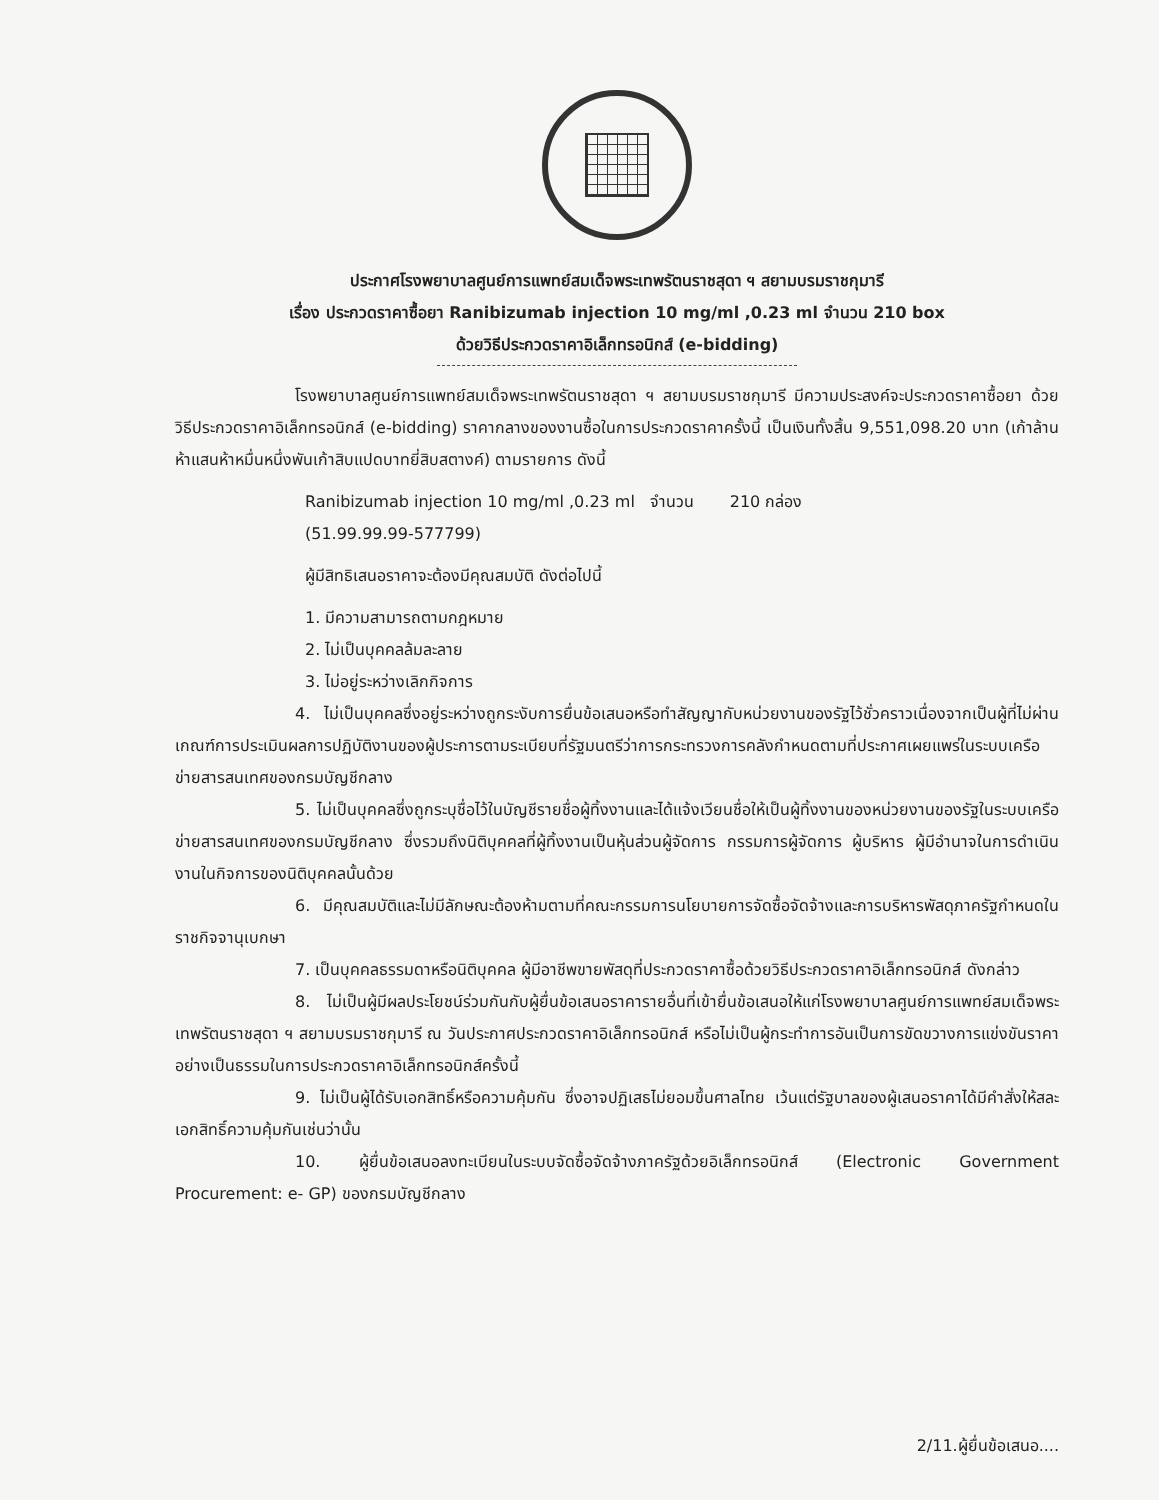ประกาศโรงพยาบาลศูนย์การแพทย์สมเด็จพระเทพรัตนราชสุดา ฯ สยามบรมราชกุมารี
เรื่อง ประกวดราคาซื้อยา Ranibizumab injection 10 mg/ml ,0.23 ml จำนวน 210 box
ด้วยวิธีประกวดราคาอิเล็กทรอนิกส์ (e-bidding)
โรงพยาบาลศูนย์การแพทย์สมเด็จพระเทพรัตนราชสุดา ฯ สยามบรมราชกุมารี มีความประสงค์จะประกวดราคาซื้อยา ด้วยวิธีประกวดราคาอิเล็กทรอนิกส์ (e-bidding) ราคากลางของงานซื้อในการประกวดราคาครั้งนี้ เป็นเงินทั้งสิ้น 9,551,098.20 บาท (เก้าล้านห้าแสนห้าหมื่นหนึ่งพันเก้าสิบแปดบาทยี่สิบสตางค์) ตามรายการ ดังนี้
Ranibizumab injection 10 mg/ml ,0.23 ml จำนวน 210 กล่อง
(51.99.99.99-577799)
ผู้มีสิทธิเสนอราคาจะต้องมีคุณสมบัติ ดังต่อไปนี้
1. มีความสามารถตามกฎหมาย
2. ไม่เป็นบุคคลล้มละลาย
3. ไม่อยู่ระหว่างเลิกกิจการ
4. ไม่เป็นบุคคลซึ่งอยู่ระหว่างถูกระงับการยื่นข้อเสนอหรือทำสัญญากับหน่วยงานของรัฐไว้ชั่วคราวเนื่องจากเป็นผู้ที่ไม่ผ่านเกณฑ์การประเมินผลการปฏิบัติงานของผู้ประการตามระเบียบที่รัฐมนตรีว่าการกระทรวงการคลังกำหนดตามที่ประกาศเผยแพร่ในระบบเครือข่ายสารสนเทศของกรมบัญชีกลาง
5. ไม่เป็นบุคคลซึ่งถูกระบุชื่อไว้ในบัญชีรายชื่อผู้ทิ้งงานและได้แจ้งเวียนชื่อให้เป็นผู้ทิ้งงานของหน่วยงานของรัฐในระบบเครือข่ายสารสนเทศของกรมบัญชีกลาง ซึ่งรวมถึงนิติบุคคลที่ผู้ทิ้งงานเป็นหุ้นส่วนผู้จัดการ กรรมการผู้จัดการ ผู้บริหาร ผู้มีอำนาจในการดำเนินงานในกิจการของนิติบุคคลนั้นด้วย
6. มีคุณสมบัติและไม่มีลักษณะต้องห้ามตามที่คณะกรรมการนโยบายการจัดซื้อจัดจ้างและการบริหารพัสดุภาครัฐกำหนดในราชกิจจานุเบกษา
7. เป็นบุคคลธรรมดาหรือนิติบุคคล ผู้มีอาชีพขายพัสดุที่ประกวดราคาซื้อด้วยวิธีประกวดราคาอิเล็กทรอนิกส์ ดังกล่าว
8. ไม่เป็นผู้มีผลประโยชน์ร่วมกันกับผู้ยื่นข้อเสนอราคารายอื่นที่เข้ายื่นข้อเสนอให้แก่โรงพยาบาลศูนย์การแพทย์สมเด็จพระเทพรัตนราชสุดา ฯ สยามบรมราชกุมารี ณ วันประกาศประกวดราคาอิเล็กทรอนิกส์ หรือไม่เป็นผู้กระทำการอันเป็นการขัดขวางการแข่งขันราคาอย่างเป็นธรรมในการประกวดราคาอิเล็กทรอนิกส์ครั้งนี้
9. ไม่เป็นผู้ได้รับเอกสิทธิ์หรือความคุ้มกัน ซึ่งอาจปฏิเสธไม่ยอมขึ้นศาลไทย เว้นแต่รัฐบาลของผู้เสนอราคาได้มีคำสั่งให้สละเอกสิทธิ์ความคุ้มกันเช่นว่านั้น
10. ผู้ยื่นข้อเสนอลงทะเบียนในระบบจัดซื้อจัดจ้างภาครัฐด้วยอิเล็กทรอนิกส์ (Electronic Government Procurement: e- GP) ของกรมบัญชีกลาง
2/11.ผู้ยื่นข้อเสนอ....